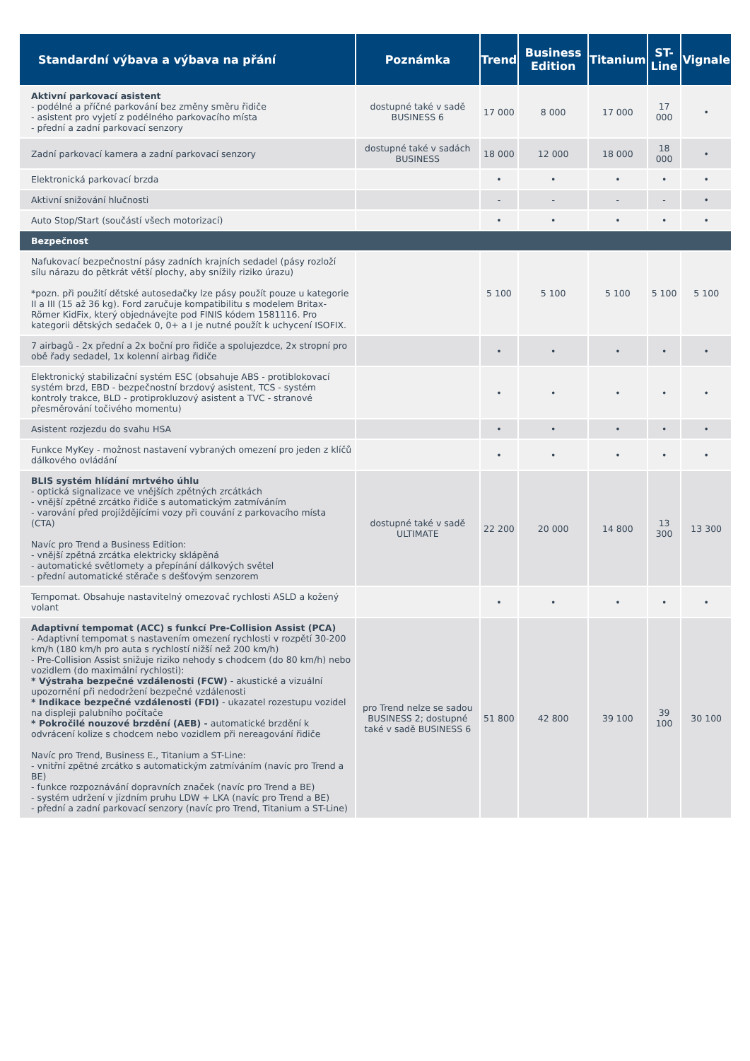| Standardní výbava a výbava na přání | Poznámka | Trend | Business Edition | Titanium | ST-Line | Vignale |
| --- | --- | --- | --- | --- | --- | --- |
| Aktivní parkovací asistent - podélné a příčné parkování bez změny směru řidiče - asistent pro vyjetí z podélného parkovacího místa - přední a zadní parkovací senzory | dostupné také v sadě BUSINESS 6 | 17 000 | 8 000 | 17 000 | 17 000 | • |
| Zadní parkovací kamera a zadní parkovací senzory | dostupné také v sadách BUSINESS | 18 000 | 12 000 | 18 000 | 18 000 | • |
| Elektronická parkovací brzda | | • | • | • | • | • |
| Aktivní snižování hlučnosti | | - | - | - | - | • |
| Auto Stop/Start (součástí všech motorizací) | | • | • | • | • | • |
| Bezpečnost | | | | | | |
| Nafukovací bezpečnostní pásy zadních krajních sedadel (pásy rozloží sílu nárazu do pětkrát větší plochy, aby snížily riziko úrazu) *pozn. při použití dětské autosedačky lze pásy použít pouze u kategorie II a III (15 až 36 kg). Ford zaručuje kompatibilitu s modelem Britax-Römer KidFix, který objednávejte pod FINIS kódem 1581116. Pro kategorii dětských sedaček 0, 0+ a I je nutné použít k uchycení ISOFIX. | | 5 100 | 5 100 | 5 100 | 5 100 | 5 100 |
| 7 airbagů - 2x přední a 2x boční pro řidiče a spolujezdce, 2x stropní pro obě řady sedadel, 1x kolenní airbag řidiče | | • | • | • | • | • |
| Elektronický stabilizační systém ESC (obsahuje ABS - protiblokovací systém brzd, EBD - bezpečnostní brzdový asistent, TCS - systém kontroly trakce, BLD - protiprokluzový asistent a TVC - stranové přesměrování točivého momentu) | | • | • | • | • | • |
| Asistent rozjezdu do svahu HSA | | • | • | • | • | • |
| Funkce MyKey - možnost nastavení vybraných omezení pro jeden z klíčů dálkového ovládání | | • | • | • | • | • |
| BLIS systém hlídání mrtvého úhlu - optická signalizace ve vnějších zpětných zrcátkách - vnější zpětné zrcátko řidiče s automatickým zatmíváním - varování před projíždějícími vozy při couvání z parkovacího místa (CTA) Navíc pro Trend a Business Edition: - vnější zpětná zrcátka elektricky sklápěná - automatické světlomety a přepínání dálkových světel - přední automatické stěrače s dešťovým senzorem | dostupné také v sadě ULTIMATE | 22 200 | 20 000 | 14 800 | 13 300 | 13 300 |
| Tempomat. Obsahuje nastavitelný omezovač rychlosti ASLD a kožený volant | | • | • | • | • | • |
| Adaptivní tempomat (ACC) s funkcí Pre-Collision Assist (PCA) - Adaptivní tempomat s nastavením omezení rychlosti v rozpětí 30-200 km/h (180 km/h pro auta s rychlostí nižší než 200 km/h) - Pre-Collision Assist snižuje riziko nehody s chodcem (do 80 km/h) nebo vozidlem (do maximální rychlosti): * Výstraha bezpečné vzdálenosti (FCW) - akustické a vizuální upozornění při nedodržení bezpečné vzdálenosti * Indikace bezpečné vzdálenosti (FDI) - ukazatel rozestupu vozidel na displeji palubního počítače * Pokročilé nouzové brzdění (AEB) - automatické brzdění k odvrácení kolize s chodcem nebo vozidlem při nereagování řidiče Navíc pro Trend, Business E., Titanium a ST-Line: - vnitřní zpětné zrcátko s automatickým zatmíváním (navíc pro Trend a BE) - funkce rozpoznávání dopravních značek (navíc pro Trend a BE) - systém udržení v jízdním pruhu LDW + LKA (navíc pro Trend a BE) - přední a zadní parkovací senzory (navíc pro Trend, Titanium a ST-Line) | pro Trend nelze se sadou BUSINESS 2; dostupné také v sadě BUSINESS 6 | 51 800 | 42 800 | 39 100 | 39 100 | 30 100 |